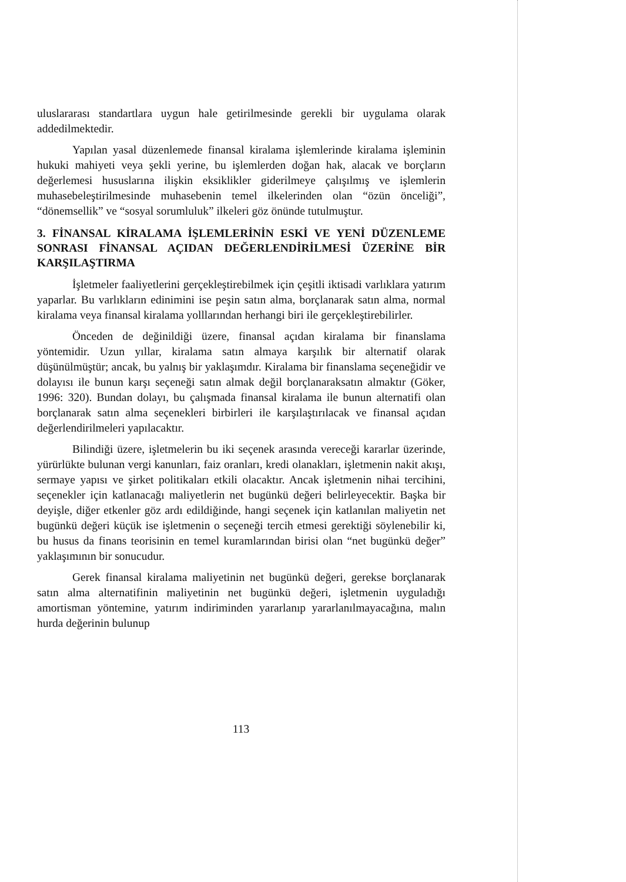uluslararası standartlara uygun hale getirilmesinde gerekli bir uygulama olarak addedilmektedir.
Yapılan yasal düzenlemede finansal kiralama işlemlerinde kiralama işleminin hukuki mahiyeti veya şekli yerine, bu işlemlerden doğan hak, alacak ve borçların değerlemesi hususlarına ilişkin eksiklikler giderilmeye çalışılmış ve işlemlerin muhasebeleştirilmesinde muhasebenin temel ilkelerinden olan “özün önceliği”, “dönemsellik” ve “sosyal sorumluluk” ilkeleri göz önünde tutulmuştur.
3. FİNANSAL KİRALAMA İŞLEMLERİNİN ESKİ VE YENİ DÜZENLEME SONRASI FİNANSAL AÇIDAN DEĞERLENDİRİLMESİ ÜZERİNE BİR KARŞILAŞTIRMA
İşletmeler faaliyetlerini gerçekleştirebilmek için çeşitli iktisadi varlıklara yatırım yaparlar. Bu varlıkların edinimini ise peşin satın alma, borçlanarak satın alma, normal kiralama veya finansal kiralama yolllarından herhangi biri ile gerçekleştirebilirler.
Önceden de değinildiği üzere, finansal açıdan kiralama bir finanslama yöntemidir. Uzun yıllar, kiralama satın almaya karşılık bir alternatif olarak düşünülmüştür; ancak, bu yalnış bir yaklaşımdır. Kiralama bir finanslama seçeneğidir ve dolayısı ile bunun karşı seçeneği satın almak değil borçlanaraksatın almaktır (Göker, 1996: 320). Bundan dolayı, bu çalışmada finansal kiralama ile bunun alternatifi olan borçlanarak satın alma seçenekleri birbirleri ile karşılaştırılacak ve finansal açıdan değerlendirilmeleri yapılacaktır.
Bilindiği üzere, işletmelerin bu iki seçenek arasında vereceği kararlar üzerinde, yürürlükte bulunan vergi kanunları, faiz oranları, kredi olanakları, işletmenin nakit akışı, sermaye yapısı ve şirket politikaları etkili olacaktır. Ancak işletmenin nihai tercihini, seçenekler için katlanacağı maliyetlerin net bugünkü değeri belirleyecektir. Başka bir deyişle, diğer etkenler göz ardı edildiğinde, hangi seçenek için katlanılan maliyetin net bugünkü değeri küçük ise işletmenin o seçeneği tercih etmesi gerektiği söylenebilir ki, bu husus da finans teorisinin en temel kuramlarından birisi olan “net bugünkü değer” yaklaşımının bir sonucudur.
Gerek finansal kiralama maliyetinin net bugünkü değeri, gerekse borçlanarak satın alma alternatifinin maliyetinin net bugünkü değeri, işletmenin uyguladığı amortisman yöntemine, yatırım indiriminden yararlanıp yararlanılmayacağına, malın hurda değerinin bulunup
113